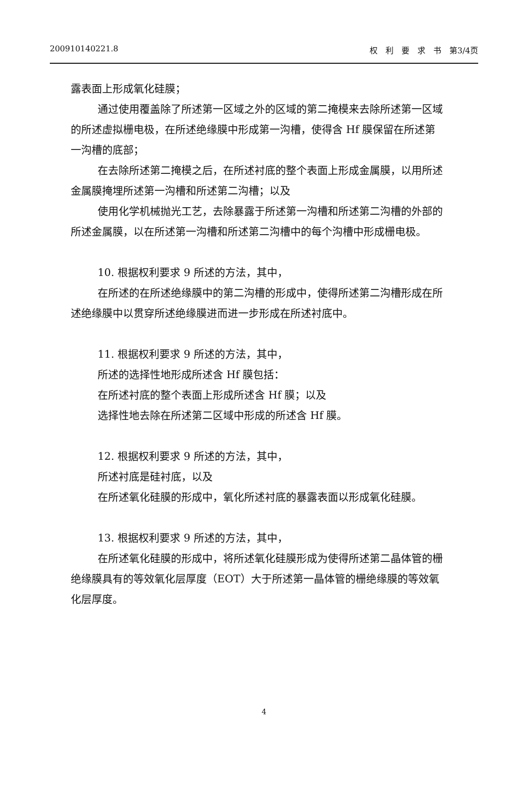200910140221.8 权　利　要　求　书　第3/4页
露表面上形成氧化硅膜；
通过使用覆盖除了所述第一区域之外的区域的第二掩模来去除所述第一区域的所述虚拟栅电极，在所述绝缘膜中形成第一沟槽，使得含 Hf 膜保留在所述第一沟槽的底部；
在去除所述第二掩模之后，在所述衬底的整个表面上形成金属膜，以用所述金属膜掩埋所述第一沟槽和所述第二沟槽；以及
使用化学机械抛光工艺，去除暴露于所述第一沟槽和所述第二沟槽的外部的所述金属膜，以在所述第一沟槽和所述第二沟槽中的每个沟槽中形成栅电极。
10. 根据权利要求 9 所述的方法，其中，
在所述的在所述绝缘膜中的第二沟槽的形成中，使得所述第二沟槽形成在所述绝缘膜中以贯穿所述绝缘膜进而进一步形成在所述衬底中。
11. 根据权利要求 9 所述的方法，其中，
所述的选择性地形成所述含 Hf 膜包括：
在所述衬底的整个表面上形成所述含 Hf 膜；以及
选择性地去除在所述第二区域中形成的所述含 Hf 膜。
12. 根据权利要求 9 所述的方法，其中，
所述衬底是硅衬底，以及
在所述氧化硅膜的形成中，氧化所述衬底的暴露表面以形成氧化硅膜。
13. 根据权利要求 9 所述的方法，其中，
在所述氧化硅膜的形成中，将所述氧化硅膜形成为使得所述第二晶体管的栅绝缘膜具有的等效氧化层厚度（EOT）大于所述第一晶体管的栅绝缘膜的等效氧化层厚度。
4